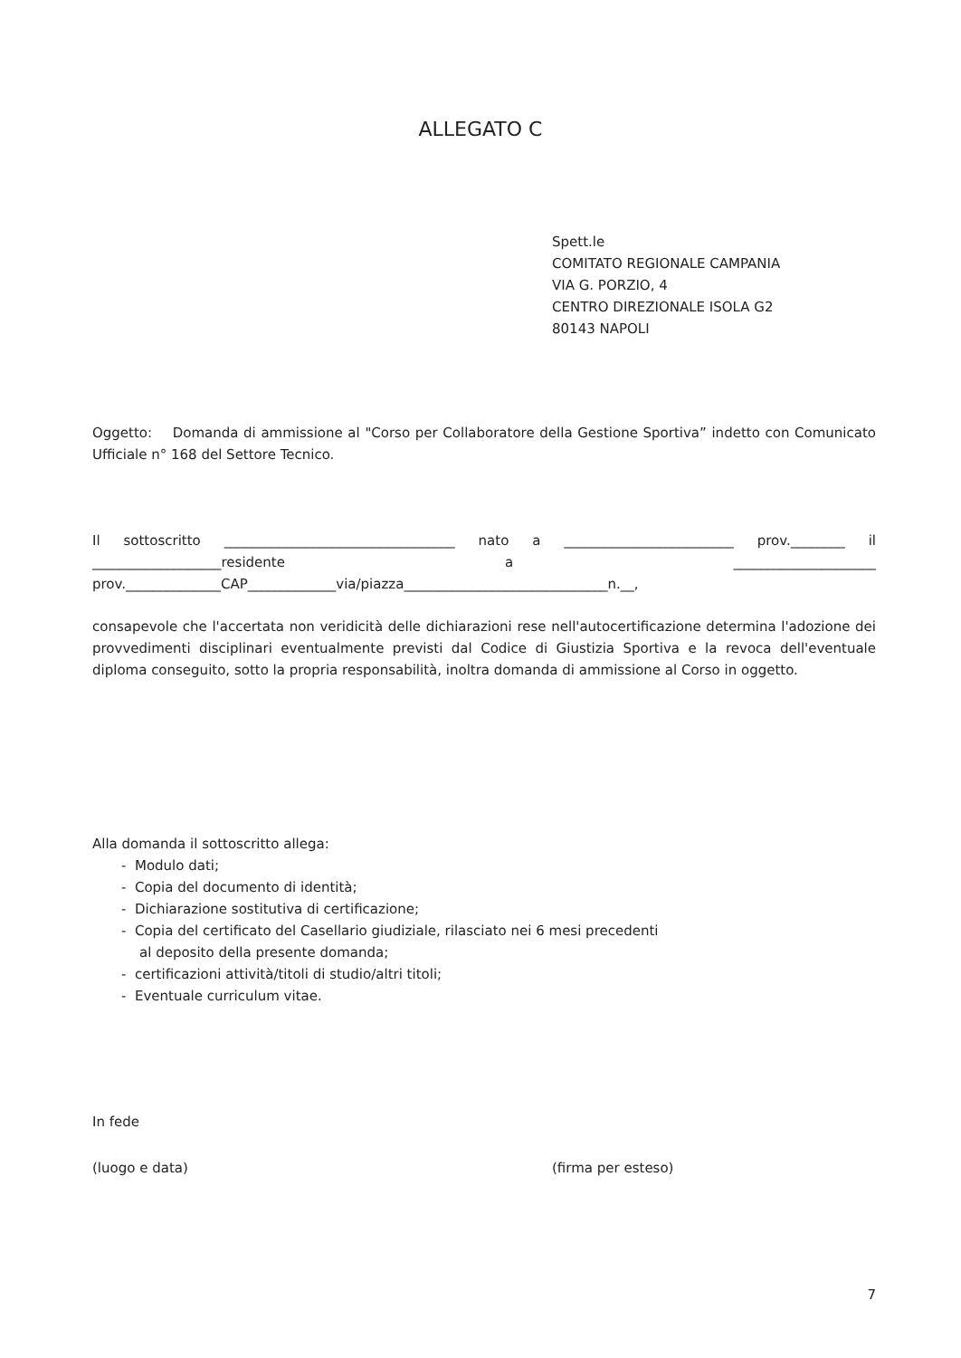ALLEGATO C
Spett.le
COMITATO REGIONALE CAMPANIA
VIA G. PORZIO, 4
CENTRO DIREZIONALE ISOLA G2
80143 NAPOLI
Oggetto: Domanda di ammissione al "Corso per Collaboratore della Gestione Sportiva” indetto con Comunicato Ufficiale n° 168 del Settore Tecnico.
Il sottoscritto __________________________________ nato a _________________________ prov.________ il ___________________residente a _____________________ prov.______________CAP_____________via/piazza______________________________n.__,
consapevole che l'accertata non veridicità delle dichiarazioni rese nell'autocertificazione determina l'adozione dei provvedimenti disciplinari eventualmente previsti dal Codice di Giustizia Sportiva e la revoca dell'eventuale diploma conseguito, sotto la propria responsabilità, inoltra domanda di ammissione al Corso in oggetto.
Alla domanda il sottoscritto allega:
- Modulo dati;
- Copia del documento di identità;
- Dichiarazione sostitutiva di certificazione;
- Copia del certificato del Casellario giudiziale, rilasciato nei 6 mesi precedenti
al deposito della presente domanda;
- certificazioni attività/titoli di studio/altri titoli;
- Eventuale curriculum vitae.
In fede
(luogo e data) (firma per esteso)
7